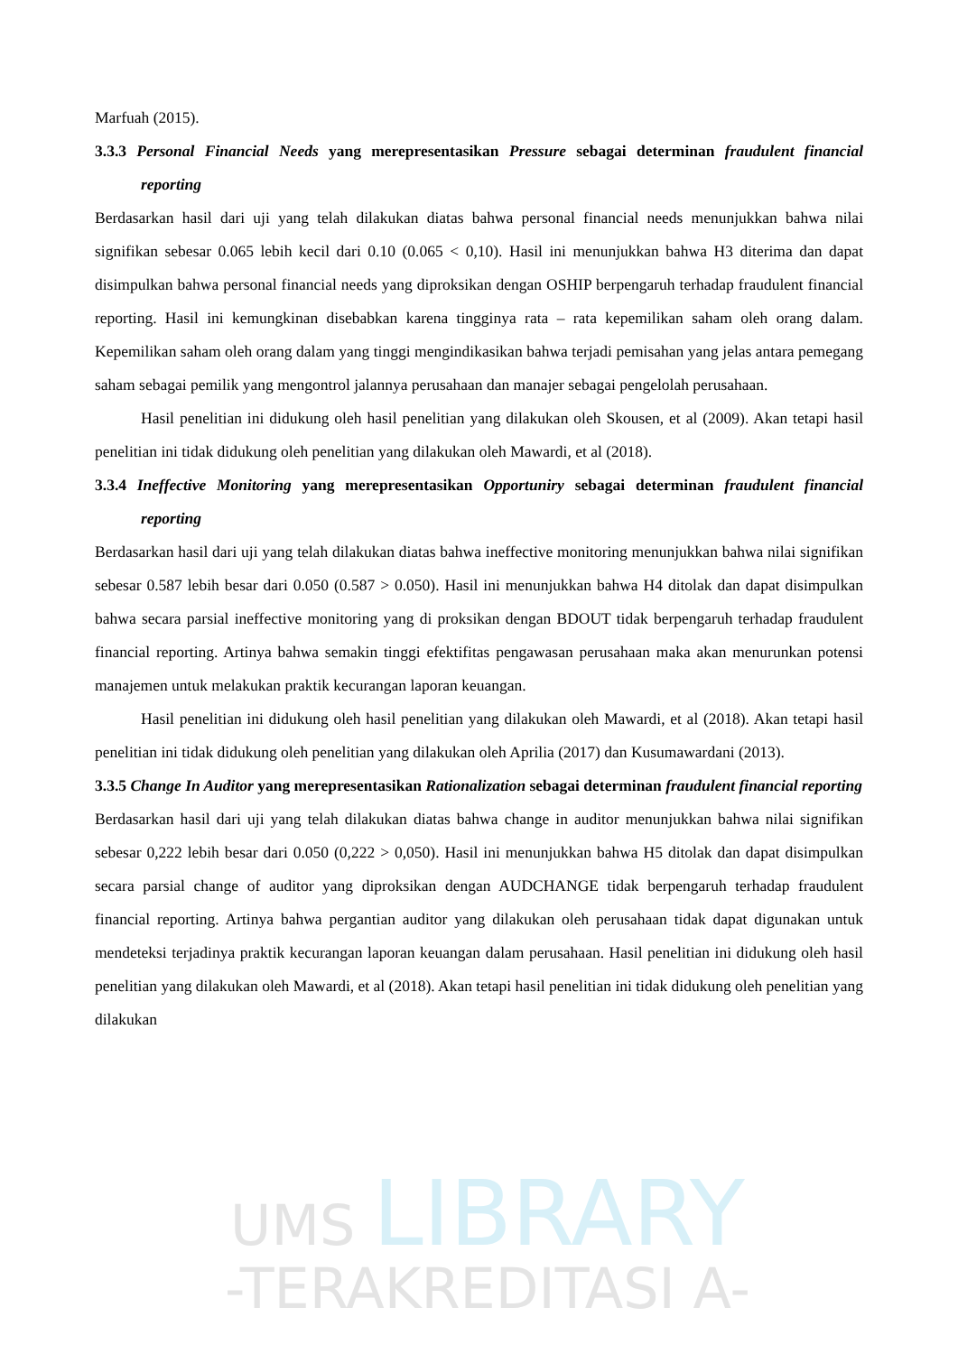UMS LIBRARY
-TERAKREDITASI A-
Marfuah (2015).
3.3.3 Personal Financial Needs yang merepresentasikan Pressure sebagai determinan fraudulent financial reporting
Berdasarkan hasil dari uji yang telah dilakukan diatas bahwa personal financial needs menunjukkan bahwa nilai signifikan sebesar 0.065 lebih kecil dari 0.10 (0.065 < 0,10). Hasil ini menunjukkan bahwa H3 diterima dan dapat disimpulkan bahwa personal financial needs yang diproksikan dengan OSHIP berpengaruh terhadap fraudulent financial reporting. Hasil ini kemungkinan disebabkan karena tingginya rata – rata kepemilikan saham oleh orang dalam. Kepemilikan saham oleh orang dalam yang tinggi mengindikasikan bahwa terjadi pemisahan yang jelas antara pemegang saham sebagai pemilik yang mengontrol jalannya perusahaan dan manajer sebagai pengelolah perusahaan.
Hasil penelitian ini didukung oleh hasil penelitian yang dilakukan oleh Skousen, et al (2009). Akan tetapi hasil penelitian ini tidak didukung oleh penelitian yang dilakukan oleh Mawardi, et al (2018).
3.3.4 Ineffective Monitoring yang merepresentasikan Opportuniry sebagai determinan fraudulent financial reporting
Berdasarkan hasil dari uji yang telah dilakukan diatas bahwa ineffective monitoring menunjukkan bahwa nilai signifikan sebesar 0.587 lebih besar dari 0.050 (0.587 > 0.050). Hasil ini menunjukkan bahwa H4 ditolak dan dapat disimpulkan bahwa secara parsial ineffective monitoring yang di proksikan dengan BDOUT tidak berpengaruh terhadap fraudulent financial reporting. Artinya bahwa semakin tinggi efektifitas pengawasan perusahaan maka akan menurunkan potensi manajemen untuk melakukan praktik kecurangan laporan keuangan.
Hasil penelitian ini didukung oleh hasil penelitian yang dilakukan oleh Mawardi, et al (2018). Akan tetapi hasil penelitian ini tidak didukung oleh penelitian yang dilakukan oleh Aprilia (2017) dan Kusumawardani (2013).
3.3.5 Change In Auditor yang merepresentasikan Rationalization sebagai determinan fraudulent financial reporting
Berdasarkan hasil dari uji yang telah dilakukan diatas bahwa change in auditor menunjukkan bahwa nilai signifikan sebesar 0,222 lebih besar dari 0.050 (0,222 > 0,050). Hasil ini menunjukkan bahwa H5 ditolak dan dapat disimpulkan secara parsial change of auditor yang diproksikan dengan AUDCHANGE tidak berpengaruh terhadap fraudulent financial reporting. Artinya bahwa pergantian auditor yang dilakukan oleh perusahaan tidak dapat digunakan untuk mendeteksi terjadinya praktik kecurangan laporan keuangan dalam perusahaan. Hasil penelitian ini didukung oleh hasil penelitian yang dilakukan oleh Mawardi, et al (2018). Akan tetapi hasil penelitian ini tidak didukung oleh penelitian yang dilakukan